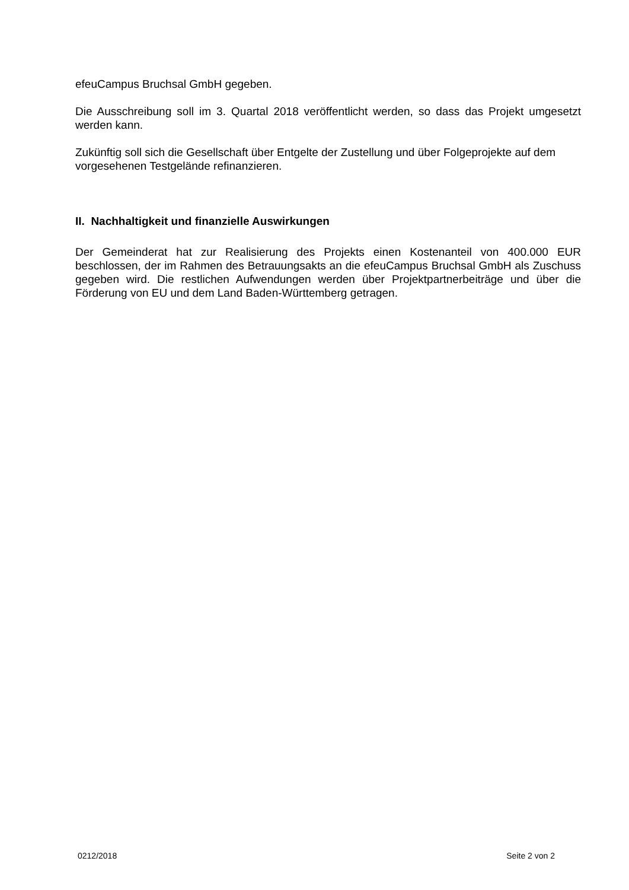efeuCampus Bruchsal GmbH gegeben.
Die Ausschreibung soll im 3. Quartal 2018 veröffentlicht werden, so dass das Projekt umgesetzt werden kann.
Zukünftig soll sich die Gesellschaft über Entgelte der Zustellung und über Folgeprojekte auf dem vorgesehenen Testgelände refinanzieren.
II. Nachhaltigkeit und finanzielle Auswirkungen
Der Gemeinderat hat zur Realisierung des Projekts einen Kostenanteil von 400.000 EUR beschlossen, der im Rahmen des Betrauungsakts an die efeuCampus Bruchsal GmbH als Zuschuss gegeben wird. Die restlichen Aufwendungen werden über Projektpartnerbeiträge und über die Förderung von EU und dem Land Baden-Württemberg getragen.
0212/2018 Seite 2 von 2